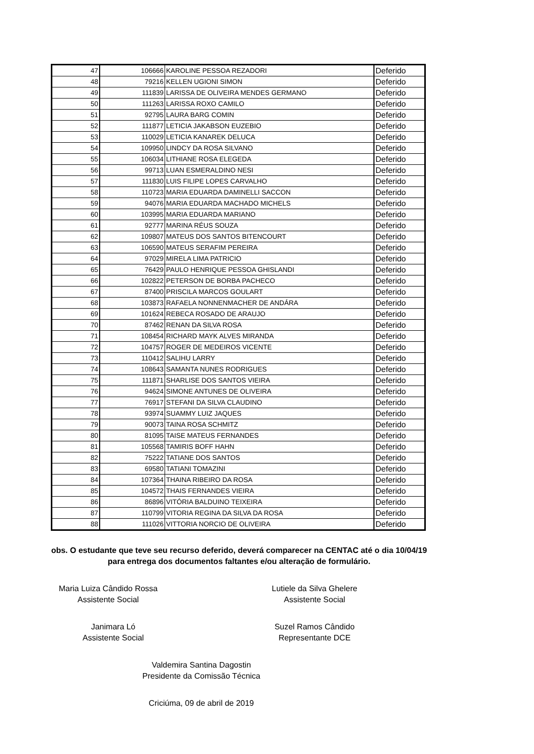| 47 | 106666 | KAROLINE PESSOA REZADORI | Deferido |
| 48 | 79216 | KELLEN UGIONI SIMON | Deferido |
| 49 | 111839 | LARISSA DE OLIVEIRA MENDES GERMANO | Deferido |
| 50 | 111263 | LARISSA ROXO CAMILO | Deferido |
| 51 | 92795 | LAURA BARG COMIN | Deferido |
| 52 | 111877 | LETICIA JAKABSON EUZEBIO | Deferido |
| 53 | 110029 | LETICIA KANAREK DELUCA | Deferido |
| 54 | 109950 | LINDCY DA ROSA SILVANO | Deferido |
| 55 | 106034 | LITHIANE ROSA ELEGEDA | Deferido |
| 56 | 99713 | LUAN ESMERALDINO NESI | Deferido |
| 57 | 111830 | LUIS FILIPE LOPES CARVALHO | Deferido |
| 58 | 110723 | MARIA EDUARDA DAMINELLI SACCON | Deferido |
| 59 | 94076 | MARIA EDUARDA MACHADO MICHELS | Deferido |
| 60 | 103995 | MARIA EDUARDA MARIANO | Deferido |
| 61 | 92777 | MARINA RÉUS SOUZA | Deferido |
| 62 | 109807 | MATEUS DOS SANTOS BITENCOURT | Deferido |
| 63 | 106590 | MATEUS SERAFIM PEREIRA | Deferido |
| 64 | 97029 | MIRELA LIMA PATRICIO | Deferido |
| 65 | 76429 | PAULO HENRIQUE PESSOA GHISLANDI | Deferido |
| 66 | 102822 | PETERSON DE BORBA PACHECO | Deferido |
| 67 | 87400 | PRISCILA MARCOS GOULART | Deferido |
| 68 | 103873 | RAFAELA NONNENMACHER DE ANDÁRA | Deferido |
| 69 | 101624 | REBECA ROSADO DE ARAUJO | Deferido |
| 70 | 87462 | RENAN DA SILVA ROSA | Deferido |
| 71 | 108454 | RICHARD MAYK ALVES MIRANDA | Deferido |
| 72 | 104757 | ROGER DE MEDEIROS VICENTE | Deferido |
| 73 | 110412 | SALIHU LARRY | Deferido |
| 74 | 108643 | SAMANTA NUNES RODRIGUES | Deferido |
| 75 | 111871 | SHARLISE DOS SANTOS VIEIRA | Deferido |
| 76 | 94624 | SIMONE ANTUNES DE OLIVEIRA | Deferido |
| 77 | 76917 | STEFANI DA SILVA CLAUDINO | Deferido |
| 78 | 93974 | SUAMMY LUIZ JAQUES | Deferido |
| 79 | 90073 | TAINA ROSA SCHMITZ | Deferido |
| 80 | 81095 | TAISE MATEUS FERNANDES | Deferido |
| 81 | 105568 | TAMIRIS BOFF HAHN | Deferido |
| 82 | 75222 | TATIANE DOS SANTOS | Deferido |
| 83 | 69580 | TATIANI TOMAZINI | Deferido |
| 84 | 107364 | THAINA RIBEIRO DA ROSA | Deferido |
| 85 | 104572 | THAIS FERNANDES VIEIRA | Deferido |
| 86 | 86896 | VITÓRIA BALDUINO TEIXEIRA | Deferido |
| 87 | 110799 | VITORIA REGINA DA SILVA DA ROSA | Deferido |
| 88 | 111026 | VITTORIA NORCIO DE OLIVEIRA | Deferido |
obs. O estudante que teve seu recurso deferido, deverá comparecer na CENTAC até o dia 10/04/19 para entrega dos documentos faltantes e/ou alteração de formulário.
Maria Luiza Cândido Rossa
Assistente Social
Lutiele da Silva Ghelere
Assistente Social
Janimara Ló
Assistente Social
Suzel Ramos Cândido
Representante DCE
Valdemira Santina Dagostin
Presidente da Comissão Técnica
Criciúma, 09 de abril de 2019